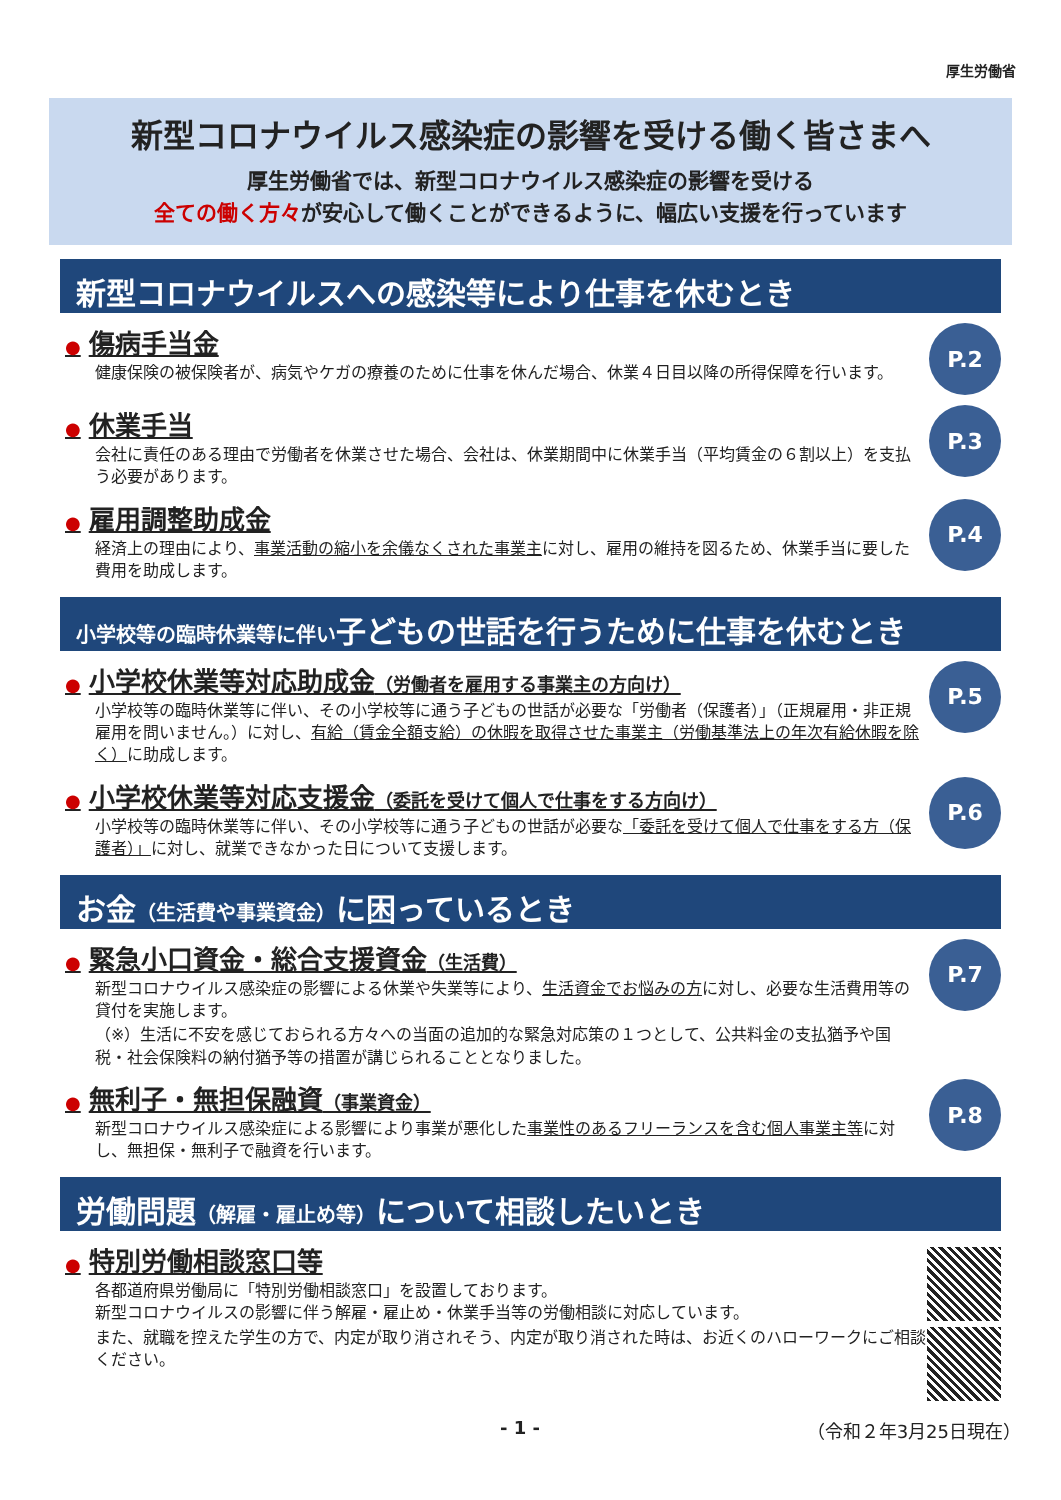厚生労働省
新型コロナウイルス感染症の影響を受ける働く皆さまへ
厚生労働省では、新型コロナウイルス感染症の影響を受ける
全ての働く方々が安心して働くことができるように、幅広い支援を行っています
新型コロナウイルスへの感染等により仕事を休むとき
● 傷病手当金
健康保険の被保険者が、病気やケガの療養のために仕事を休んだ場合、休業４日目以降の所得保障を行います。
P.2
● 休業手当
会社に責任のある理由で労働者を休業させた場合、会社は、休業期間中に休業手当（平均賃金の６割以上）を支払う必要があります。
P.3
● 雇用調整助成金
経済上の理由により、事業活動の縮小を余儀なくされた事業主に対し、雇用の維持を図るため、休業手当に要した費用を助成します。
P.4
小学校等の臨時休業等に伴い子どもの世話を行うために仕事を休むとき
● 小学校休業等対応助成金（労働者を雇用する事業主の方向け）
小学校等の臨時休業等に伴い、その小学校等に通う子どもの世話が必要な「労働者（保護者）」（正規雇用・非正規雇用を問いません。）に対し、有給（賃金全額支給）の休暇を取得させた事業主（労働基準法上の年次有給休暇を除く）に助成します。
P.5
● 小学校休業等対応支援金（委託を受けて個人で仕事をする方向け）
小学校等の臨時休業等に伴い、その小学校等に通う子どもの世話が必要な「委託を受けて個人で仕事をする方（保護者）」に対し、就業できなかった日について支援します。
P.6
お金（生活費や事業資金）に困っているとき
● 緊急小口資金・総合支援資金（生活費）
新型コロナウイルス感染症の影響による休業や失業等により、生活資金でお悩みの方に対し、必要な生活費用等の貸付を実施します。
（※）生活に不安を感じておられる方々への当面の追加的な緊急対応策の１つとして、公共料金の支払猶予や国税・社会保険料の納付猶予等の措置が講じられることとなりました。
P.7
● 無利子・無担保融資（事業資金）
新型コロナウイルス感染症による影響により事業が悪化した事業性のあるフリーランスを含む個人事業主等に対し、無担保・無利子で融資を行います。
P.8
労働問題（解雇・雇止め等）について相談したいとき
● 特別労働相談窓口等
各都道府県労働局に「特別労働相談窓口」を設置しております。
新型コロナウイルスの影響に伴う解雇・雇止め・休業手当等の労働相談に対応しています。
また、就職を控えた学生の方で、内定が取り消されそう、内定が取り消された時は、お近くのハローワークにご相談ください。
- 1 - （令和２年3月25日現在）